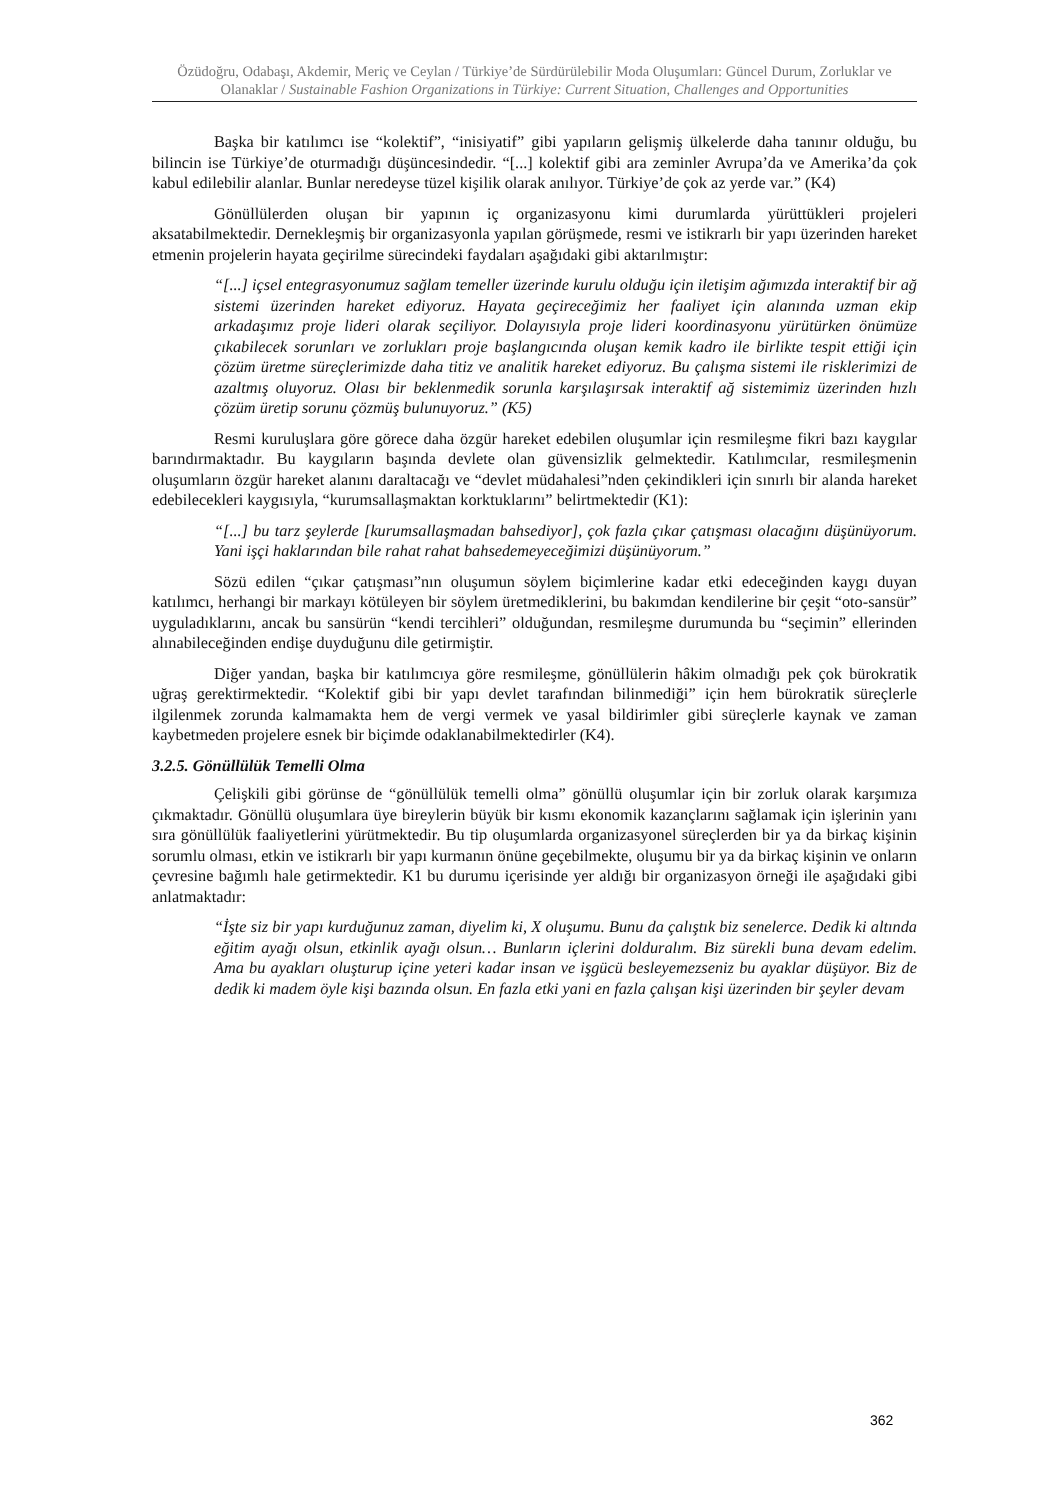Özüdoğru, Odabaşı, Akdemir, Meriç ve Ceylan / Türkiye’de Sürdürülebilir Moda Oluşumları: Güncel Durum, Zorluklar ve Olanaklar / Sustainable Fashion Organizations in Türkiye: Current Situation, Challenges and Opportunities
Başka bir katılımcı ise “kolektif”, “inisiyatif” gibi yapıların gelişmiş ülkelerde daha tanınır olduğu, bu bilincin ise Türkiye’de oturmadığı düşüncesindedir. “[...] kolektif gibi ara zeminler Avrupa’da ve Amerika’da çok kabul edilebilir alanlar. Bunlar neredeyse tüzel kişilik olarak anılıyor. Türkiye’de çok az yerde var.” (K4)
Gönüllülerden oluşan bir yapının iç organizasyonu kimi durumlarda yürüttükleri projeleri aksatabilmektedir. Dernekleşmiş bir organizasyonla yapılan görüşmede, resmi ve istikrarlı bir yapı üzerinden hareket etmenin projelerin hayata geçirilme sürecindeki faydaları aşağıdaki gibi aktarılmıştır:
“[...] içsel entegrasyonumuz sağlam temeller üzerinde kurulu olduğu için iletişim ağımızda interaktif bir ağ sistemi üzerinden hareket ediyoruz. Hayata geçireceğimiz her faaliyet için alanında uzman ekip arkadaşımız proje lideri olarak seçiliyor. Dolayısıyla proje lideri koordinasyonu yürütürken önümüze çıkabilecek sorunları ve zorlukları proje başlangıcında oluşan kemik kadro ile birlikte tespit ettiği için çözüm üretme süreçlerimizde daha titiz ve analitik hareket ediyoruz. Bu çalışma sistemi ile risklerimizi de azaltmış oluyoruz. Olası bir beklenmedik sorunla karşılaşırsak interaktif ağ sistemimiz üzerinden hızlı çözüm üretip sorunu çözmüş bulunuyoruz.” (K5)
Resmi kuruluşlara göre görece daha özgür hareket edebilen oluşumlar için resmileşme fikri bazı kaygılar barındırmaktadır. Bu kaygıların başında devlete olan güvensizlik gelmektedir. Katılımcılar, resmileşmenin oluşumların özgür hareket alanını daraltacağı ve “devlet müdahalesi”nden çekindikleri için sınırlı bir alanda hareket edebilecekleri kaygısıyla, “kurumsallaşmaktan korktuklarını” belirtmektedir (K1):
“[...] bu tarz şeylerde [kurumsallaşmadan bahsediyor], çok fazla çıkar çatışması olacağını düşünüyorum. Yani işçi haklarından bile rahat rahat bahsedemeyeceğimizi düşünüyorum.”
Sözü edilen “çıkar çatışması”nın oluşumun söylem biçimlerine kadar etki edeceğinden kaygı duyan katılımcı, herhangi bir markayı kötüleyen bir söylem üretmediklerini, bu bakımdan kendilerine bir çeşit “oto-sansür” uyguladıklarını, ancak bu sansürün “kendi tercihleri” olduğundan, resmileşme durumunda bu “seçimin” ellerinden alınabileceğinden endişe duyduğunu dile getirmiştir.
Diğer yandan, başka bir katılımcıya göre resmileşme, gönüllülerin hâkim olmadığı pek çok bürokratik uğraş gerektirmektedir. “Kolektif gibi bir yapı devlet tarafından bilinmediği” için hem bürokratik süreçlerle ilgilenmek zorunda kalmamakta hem de vergi vermek ve yasal bildirimler gibi süreçlerle kaynak ve zaman kaybetmeden projelere esnek bir biçimde odaklanabilmektedirler (K4).
3.2.5. Gönüllülük Temelli Olma
Çelişkili gibi görünse de “gönüllülük temelli olma” gönüllü oluşumlar için bir zorluk olarak karşımıza çıkmaktadır. Gönüllü oluşumlara üye bireylerin büyük bir kısmı ekonomik kazançlarını sağlamak için işlerinin yanı sıra gönüllülük faaliyetlerini yürütmektedir. Bu tip oluşumlarda organizasyonel süreçlerden bir ya da birkaç kişinin sorumlu olması, etkin ve istikrarlı bir yapı kurmanın önüne geçebilmekte, oluşumu bir ya da birkaç kişinin ve onların çevresine bağımlı hale getirmektedir. K1 bu durumu içerisinde yer aldığı bir organizasyon örneği ile aşağıdaki gibi anlatmaktadır:
“İşte siz bir yapı kurduğunuz zaman, diyelim ki, X oluşumu. Bunu da çalıştık biz senelerce. Dedik ki altında eğitim ayağı olsun, etkinlik ayağı olsun… Bunların içlerini dolduralım. Biz sürekli buna devam edelim. Ama bu ayakları oluşturup içine yeteri kadar insan ve işgücü besleyemezseniz bu ayaklar düşüyor. Biz de dedik ki madem öyle kişi bazında olsun. En fazla etki yani en fazla çalışan kişi üzerinden bir şeyler devam
362